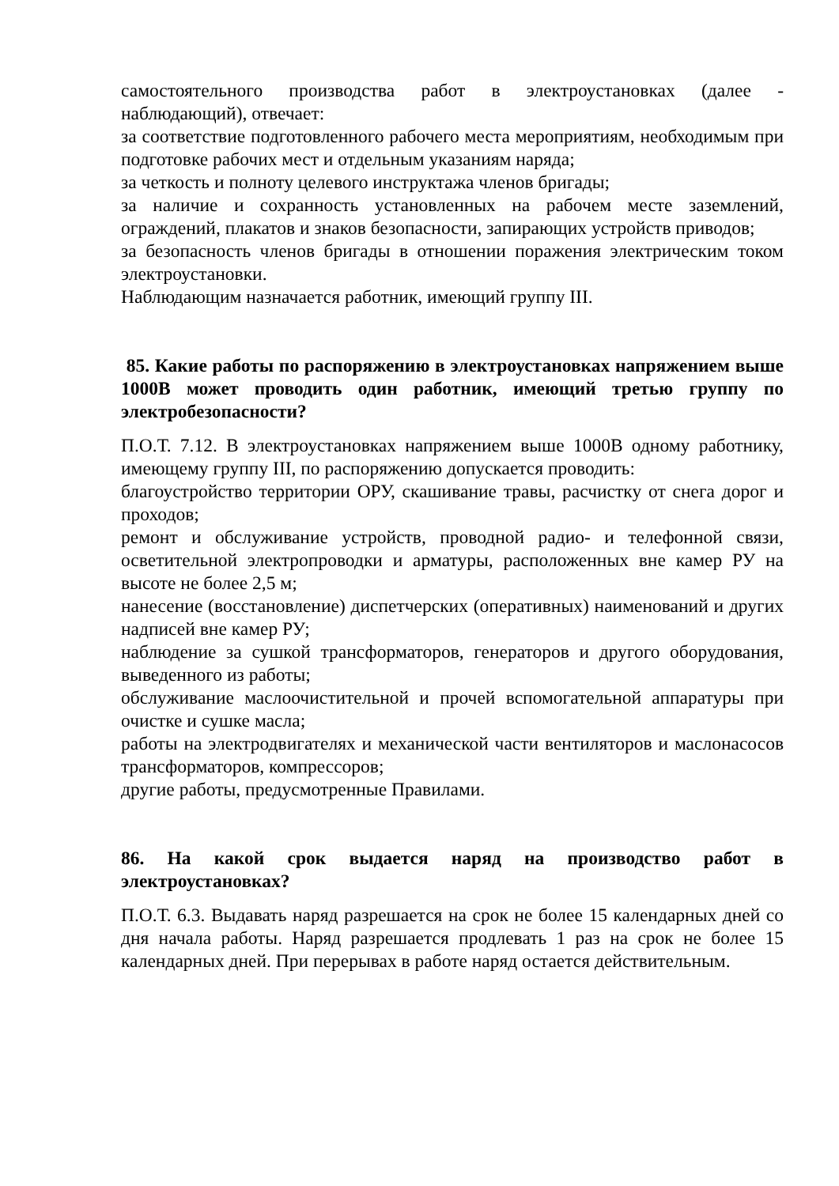самостоятельного производства работ в электроустановках (далее - наблюдающий), отвечает:
за соответствие подготовленного рабочего места мероприятиям, необходимым при подготовке рабочих мест и отдельным указаниям наряда;
за четкость и полноту целевого инструктажа членов бригады;
за наличие и сохранность установленных на рабочем месте заземлений, ограждений, плакатов и знаков безопасности, запирающих устройств приводов;
за безопасность членов бригады в отношении поражения электрическим током электроустановки.
Наблюдающим назначается работник, имеющий группу III.
85. Какие работы по распоряжению в электроустановках напряжением выше 1000В может проводить один работник, имеющий третью группу по электробезопасности?
П.О.Т. 7.12. В электроустановках напряжением выше 1000В одному работнику, имеющему группу III, по распоряжению допускается проводить:
благоустройство территории ОРУ, скашивание травы, расчистку от снега дорог и проходов;
ремонт и обслуживание устройств, проводной радио- и телефонной связи, осветительной электропроводки и арматуры, расположенных вне камер РУ на высоте не более 2,5 м;
нанесение (восстановление) диспетчерских (оперативных) наименований и других надписей вне камер РУ;
наблюдение за сушкой трансформаторов, генераторов и другого оборудования, выведенного из работы;
обслуживание маслоочистительной и прочей вспомогательной аппаратуры при очистке и сушке масла;
работы на электродвигателях и механической части вентиляторов и маслонасосов трансформаторов, компрессоров;
другие работы, предусмотренные Правилами.
86. На какой срок выдается наряд на производство работ в электроустановках?
П.О.Т. 6.3. Выдавать наряд разрешается на срок не более 15 календарных дней со дня начала работы. Наряд разрешается продлевать 1 раз на срок не более 15 календарных дней. При перерывах в работе наряд остается действительным.